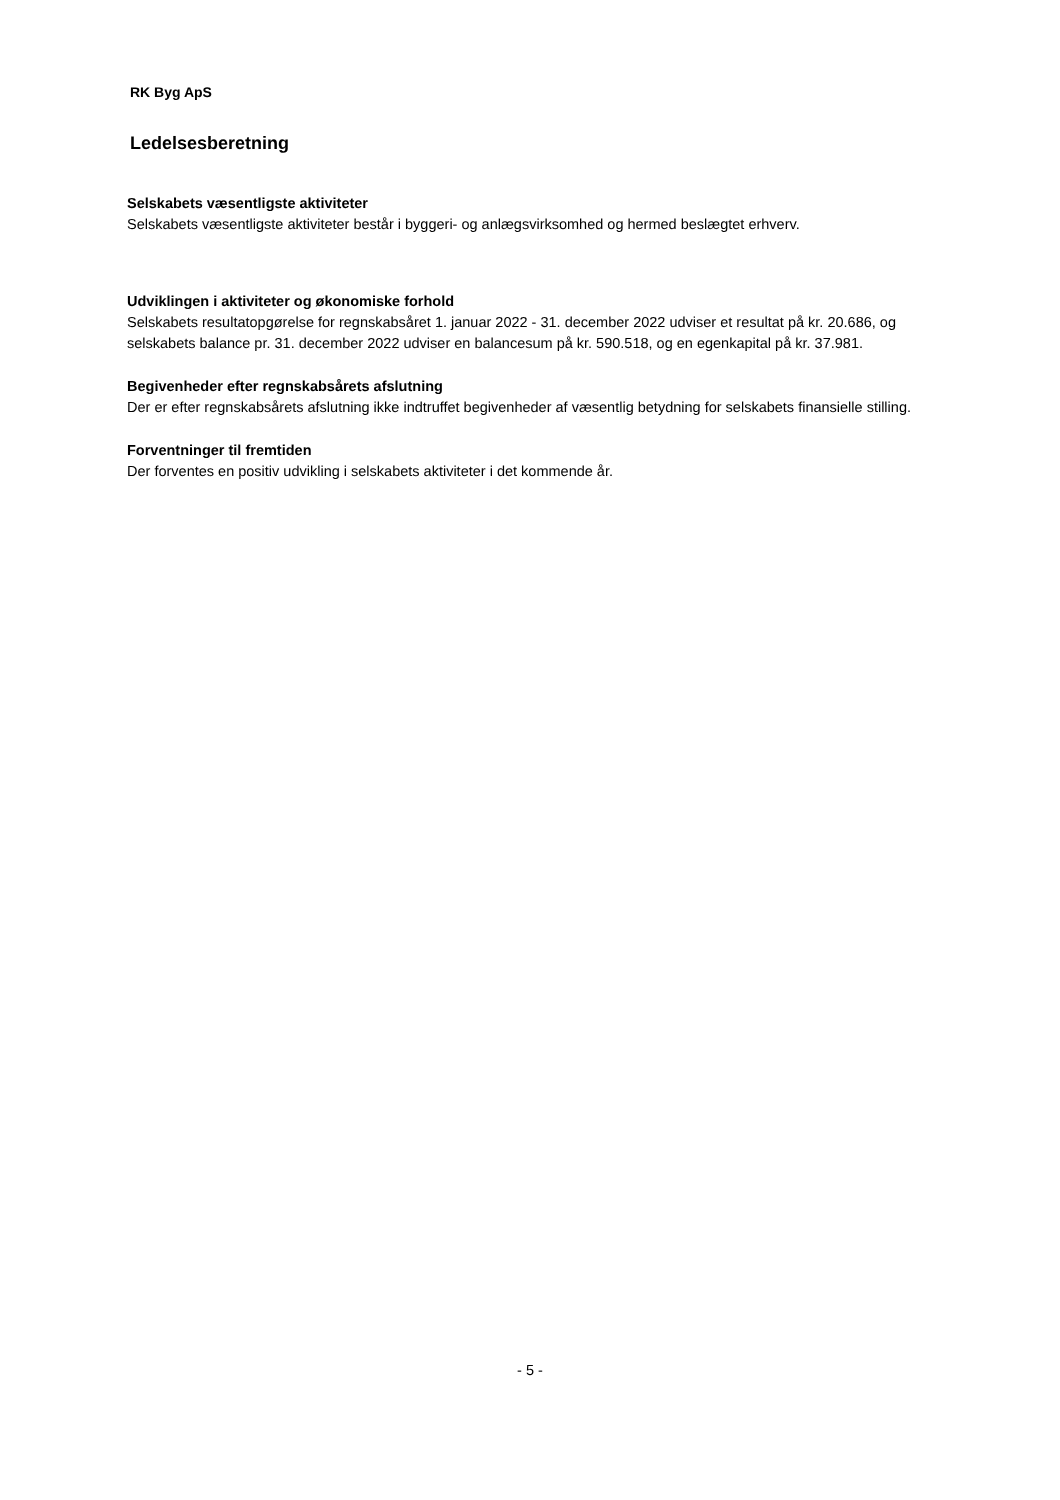RK Byg ApS
Ledelsesberetning
Selskabets væsentligste aktiviteter
Selskabets væsentligste aktiviteter består i byggeri- og anlægsvirksomhed og hermed beslægtet erhverv.
Udviklingen i aktiviteter og økonomiske forhold
Selskabets resultatopgørelse for regnskabsåret 1. januar 2022 - 31. december 2022 udviser et resultat på kr. 20.686, og selskabets balance pr. 31. december 2022 udviser en balancesum på kr. 590.518, og en egenkapital på kr. 37.981.
Begivenheder efter regnskabsårets afslutning
Der er efter regnskabsårets afslutning ikke indtruffet begivenheder af væsentlig betydning for selskabets finansielle stilling.
Forventninger til fremtiden
Der forventes en positiv udvikling i selskabets aktiviteter i det kommende år.
- 5 -